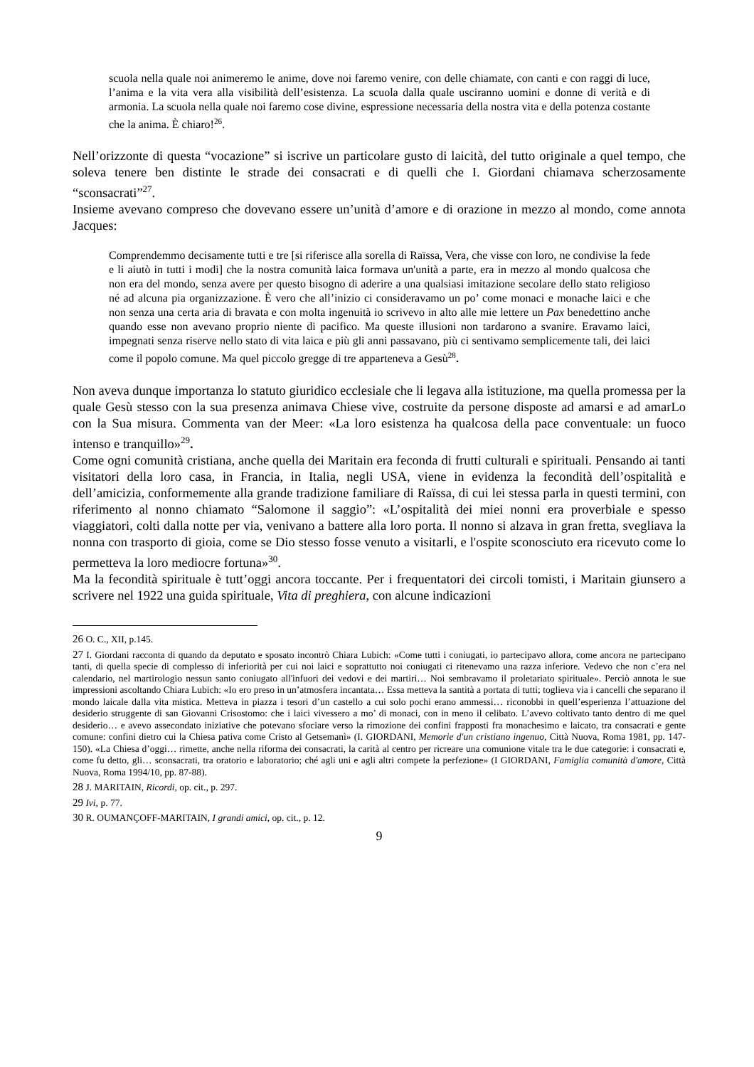scuola nella quale noi animeremo le anime, dove noi faremo venire, con delle chiamate, con canti e con raggi di luce, l’anima e la vita vera alla visibilità dell’esistenza. La scuola dalla quale usciranno uomini e donne di verità e di armonia. La scuola nella quale noi faremo cose divine, espressione necessaria della nostra vita e della potenza costante che la anima. È chiaro!<sup>26</sup>.
Nell’orizzonte di questa “vocazione” si iscrive un particolare gusto di laicità, del tutto originale a quel tempo, che soleva tenere ben distinte le strade dei consacrati e di quelli che I. Giordani chiamava scherzosamente “sconsacrati”<sup>27</sup>.
Insieme avevano compreso che dovevano essere un’unità d’amore e di orazione in mezzo al mondo, come annota Jacques:
Comprendemmo decisamente tutti e tre [si riferisce alla sorella di Raïssa, Vera, che visse con loro, ne condivise la fede e li aiutò in tutti i modi] che la nostra comunità laica formava un'unità a parte, era in mezzo al mondo qualcosa che non era del mondo, senza avere per questo bisogno di aderire a una qualsiasi imitazione secolare dello stato religioso né ad alcuna pia organizzazione. È vero che all’inizio ci consideravamo un po’ come monaci e monache laici e che non senza una certa aria di bravata e con molta ingenuità io scrivevo in alto alle mie lettere un Pax benedettino anche quando esse non avevano proprio niente di pacifico. Ma queste illusioni non tardarono a svanire. Eravamo laici, impegnati senza riserve nello stato di vita laica e più gli anni passavano, più ci sentivamo semplicemente tali, dei laici come il popolo comune. Ma quel piccolo gregge di tre apparteneva a Gesù<sup>28</sup>.
Non aveva dunque importanza lo statuto giuridico ecclesiale che li legava alla istituzione, ma quella promessa per la quale Gesù stesso con la sua presenza animava Chiese vive, costruite da persone disposte ad amarsi e ad amarLo con la Sua misura. Commenta van der Meer: «La loro esistenza ha qualcosa della pace conventuale: un fuoco intenso e tranquillo»<sup>29</sup>.
Come ogni comunità cristiana, anche quella dei Maritain era feconda di frutti culturali e spirituali. Pensando ai tanti visitatori della loro casa, in Francia, in Italia, negli USA, viene in evidenza la fecondità dell’ospitalità e dell’amicizia, conformemente alla grande tradizione familiare di Raïssa, di cui lei stessa parla in questi termini, con riferimento al nonno chiamato “Salomone il saggio”: «L’ospitalità dei miei nonni era proverbiale e spesso viaggiatori, colti dalla notte per via, venivano a battere alla loro porta. Il nonno si alzava in gran fretta, svegliava la nonna con trasporto di gioia, come se Dio stesso fosse venuto a visitarli, e l'ospite sconosciuto era ricevuto come lo permetteva la loro mediocre fortuna»<sup>30</sup>.
Ma la fecondità spirituale è tutt’oggi ancora toccante. Per i frequentatori dei circoli tomisti, i Maritain giunsero a scrivere nel 1922 una guida spirituale, Vita di preghiera, con alcune indicazioni
<sup>26</sup> O. C., XII, p.145.
<sup>27</sup> I. Giordani racconta di quando da deputato e sposato incontrò Chiara Lubich: «Come tutti i coniugati, io partecipavo allora, come ancora ne partecipano tanti, di quella specie di complesso di inferiorità per cui noi laici e soprattutto noi coniugati ci ritenevamo una razza inferiore. Vedevo che non c’era nel calendario, nel martirologio nessun santo coniugato all'infuori dei vedovi e dei martiri… Noi sembravamo il proletariato spirituale». Perciò annota le sue impressioni ascoltando Chiara Lubich: «Io ero preso in un’atmosfera incantata… Essa metteva la santità a portata di tutti; toglieva via i cancelli che separano il mondo laicale dalla vita mistica. Metteva in piazza i tesori d’un castello a cui solo pochi erano ammessi… riconobbi in quell’esperienza l’attuazione del desiderio struggente di san Giovanni Crisostomo: che i laici vivessero a mo’ di monaci, con in meno il celibato. L’avevo coltivato tanto dentro di me quel desiderio… e avevo assecondato iniziative che potevano sfociare verso la rimozione dei confini frapposti fra monachesimo e laicato, tra consacrati e gente comune: confini dietro cui la Chiesa pativa come Cristo al Getsemanì» (I. GIORDANI, Memorie d'un cristiano ingenuo, Città Nuova, Roma 1981, pp. 147-150). «La Chiesa d’oggi… rimette, anche nella riforma dei consacrati, la carità al centro per ricreare una comunione vitale tra le due categorie: i consacrati e, come fu detto, gli… sconsacrati, tra oratorio e laboratorio; ché agli uni e agli altri compete la perfezione» (I GIORDANI, Famiglia comunità d'amore, Città Nuova, Roma 1994/10, pp. 87-88).
<sup>28</sup> J. MARITAIN, Ricordi, op. cit., p. 297.
<sup>29</sup> Ivi, p. 77.
<sup>30</sup> R. OUMANÇOFF-MARITAIN, I grandi amici, op. cit., p. 12.
9